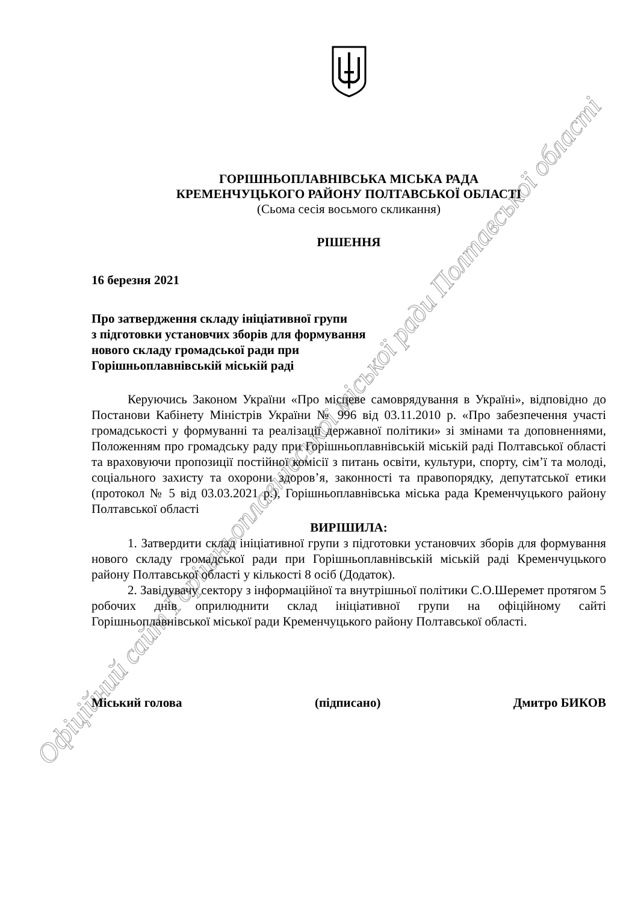Офіційний сайт Горішньоплавнівської міської ради Полтавської області
ГОРІШНЬОПЛАВНІВСЬКА МІСЬКА РАДА
КРЕМЕНЧУЦЬКОГО РАЙОНУ ПОЛТАВСЬКОЇ ОБЛАСТІ
(Сьома сесія восьмого скликання)
РІШЕННЯ
16 березня 2021
Про затвердження складу ініціативної групи
з підготовки установчих зборів для формування
нового складу громадської ради при
Горішньоплавнівській міській раді
Керуючись Законом України «Про місцеве самоврядування в Україні», відповідно до Постанови Кабінету Міністрів України № 996 від 03.11.2010 р. «Про забезпечення участі громадськості у формуванні та реалізації державної політики» зі змінами та доповненнями, Положенням про громадську раду при Горішньоплавнівській міській раді Полтавської області та враховуючи пропозиції постійної комісії з питань освіти, культури, спорту, сім’ї та молоді, соціального захисту та охорони здоров’я, законності та правопорядку, депутатської етики (протокол № 5 від 03.03.2021 р.), Горішньоплавнівська міська рада Кременчуцького району Полтавської області
ВИРІШИЛА:
1. Затвердити склад ініціативної групи з підготовки установчих зборів для формування нового складу громадської ради при Горішньоплавнівській міській раді Кременчуцького району Полтавської області у кількості 8 осіб (Додаток).
2. Завідувачу сектору з інформаційної та внутрішньої політики С.О.Шеремет протягом 5 робочих днів оприлюднити склад ініціативної групи на офіційному сайті Горішньоплавнівської міської ради Кременчуцького району Полтавської області.
Міський голова (підписано) Дмитро БИКОВ